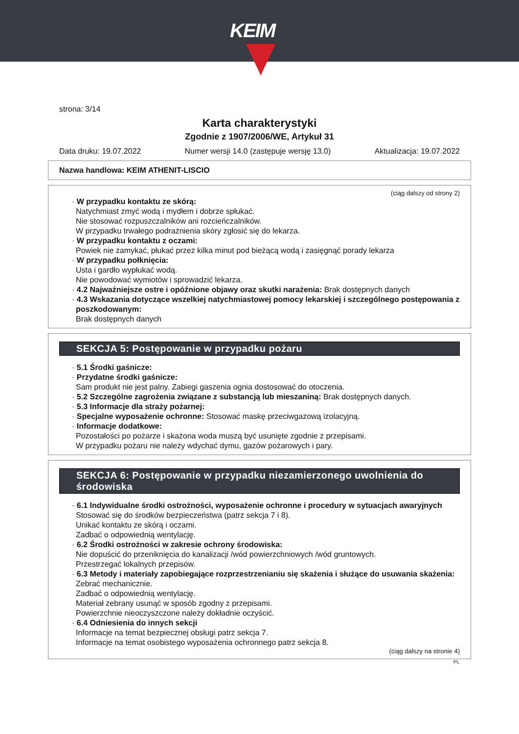KEIM
strona: 3/14
Karta charakterystyki
Zgodnie z 1907/2006/WE, Artykuł 31
Data druku: 19.07.2022 Numer wersji 14.0 (zastępuje wersję 13.0) Aktualizacja: 19.07.2022
Nazwa handlowa: KEIM ATHENIT-LISCIO
(ciąg dalszy od strony 2)
· W przypadku kontaktu ze skórą:
Natychmiast zmyć wodą i mydłem i dobrze spłukać.
Nie stosować rozpuszczalników ani rozcieńczalników.
W przypadku trwałego podrażnienia skóry zgłosić się do lekarza.
· W przypadku kontaktu z oczami:
Powiek nie zamykać, płukać przez kilka minut pod bieżącą wodą i zasięgnąć porady lekarza
· W przypadku połknięcia:
Usta i gardło wypłukać wodą.
Nie powodować wymiotów i sprowadzić lekarza.
· 4.2 Najważniejsze ostre i opóźnione objawy oraz skutki narażenia: Brak dostępnych danych
· 4.3 Wskazania dotyczące wszelkiej natychmiastowej pomocy lekarskiej i szczególnego postępowania z poszkodowanym:
Brak dostępnych danych
SEKCJA 5: Postępowanie w przypadku pożaru
· 5.1 Środki gaśnicze:
· Przydatne środki gaśnicze:
Sam produkt nie jest palny. Zabiegi gaszenia ognia dostosować do otoczenia.
· 5.2 Szczególne zagrożenia związane z substancją lub mieszaniną: Brak dostępnych danych.
· 5.3 Informacje dla straży pożarnej:
· Specjalne wyposażenie ochronne: Stosować maskę przeciwgazową izolacyjną.
· Informacje dodatkowe:
Pozostałości po pożarze i skażona woda muszą być usunięte zgodnie z przepisami.
W przypadku pożaru nie należy wdychać dymu, gazów pożarowych i pary.
SEKCJA 6: Postępowanie w przypadku niezamierzonego uwolnienia do środowiska
· 6.1 Indywidualne środki ostrożności, wyposażenie ochronne i procedury w sytuacjach awaryjnych
Stosować się do środków bezpieczeństwa (patrz sekcja 7 i 8).
Unikać kontaktu ze skórą i oczami.
Zadbać o odpowiednią wentylację.
· 6.2 Środki ostrożności w zakresie ochrony środowiska:
Nie dopuścić do przeniknięcia do kanalizacji /wód powierzchniowych /wód gruntowych.
Przestrzegać lokalnych przepisów.
· 6.3 Metody i materiały zapobiegające rozprzestrzenianiu się skażenia i służące do usuwania skażenia:
Zebrać mechanicznie.
Zadbać o odpowiednią wentylację.
Materiał zebrany usunąć w sposób zgodny z przepisami.
Powierzchnie nieoczyszczone należy dokładnie oczyścić.
· 6.4 Odniesienia do innych sekcji
Informacje na temat bezpiecznej obsługi patrz sekcja 7.
Informacje na temat osobistego wyposażenia ochronnego patrz sekcja 8.
(ciąg dalszy na stronie 4)
PL